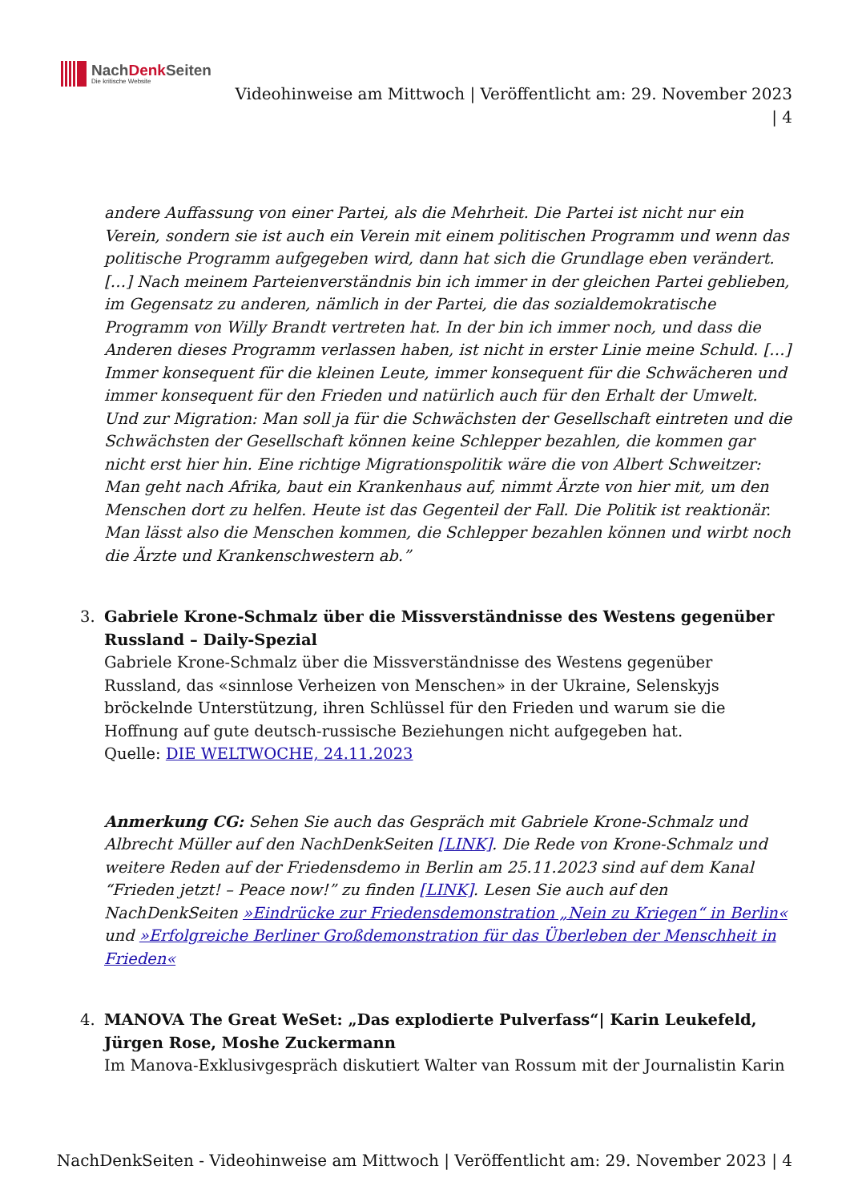NachDenk Seiten
Die kritische Website
Videohinweise am Mittwoch | Veröffentlicht am: 29. November 2023
| 4
andere Auffassung von einer Partei, als die Mehrheit. Die Partei ist nicht nur ein Verein, sondern sie ist auch ein Verein mit einem politischen Programm und wenn das politische Programm aufgegeben wird, dann hat sich die Grundlage eben verändert. […] Nach meinem Parteienverständnis bin ich immer in der gleichen Partei geblieben, im Gegensatz zu anderen, nämlich in der Partei, die das sozialdemokratische Programm von Willy Brandt vertreten hat. In der bin ich immer noch, und dass die Anderen dieses Programm verlassen haben, ist nicht in erster Linie meine Schuld. […] Immer konsequent für die kleinen Leute, immer konsequent für die Schwächeren und immer konsequent für den Frieden und natürlich auch für den Erhalt der Umwelt. Und zur Migration: Man soll ja für die Schwächsten der Gesellschaft eintreten und die Schwächsten der Gesellschaft können keine Schlepper bezahlen, die kommen gar nicht erst hier hin. Eine richtige Migrationspolitik wäre die von Albert Schweitzer: Man geht nach Afrika, baut ein Krankenhaus auf, nimmt Ärzte von hier mit, um den Menschen dort zu helfen. Heute ist das Gegenteil der Fall. Die Politik ist reaktionär. Man lässt also die Menschen kommen, die Schlepper bezahlen können und wirbt noch die Ärzte und Krankenschwestern ab.”
3. Gabriele Krone-Schmalz über die Missverständnisse des Westens gegenüber Russland – Daily-Spezial
Gabriele Krone-Schmalz über die Missverständnisse des Westens gegenüber Russland, das «sinnlose Verheizen von Menschen» in der Ukraine, Selenskyjs bröckelnde Unterstützung, ihren Schlüssel für den Frieden und warum sie die Hoffnung auf gute deutsch-russische Beziehungen nicht aufgegeben hat.
Quelle: DIE WELTWOCHE, 24.11.2023
Anmerkung CG: Sehen Sie auch das Gespräch mit Gabriele Krone-Schmalz und Albrecht Müller auf den NachDenkSeiten [LINK]. Die Rede von Krone-Schmalz und weitere Reden auf der Friedensdemo in Berlin am 25.11.2023 sind auf dem Kanal “Frieden jetzt! – Peace now!” zu finden [LINK]. Lesen Sie auch auf den NachDenkSeiten »Eindrücke zur Friedensdemonstration „Nein zu Kriegen“ in Berlin« und »Erfolgreiche Berliner Großdemonstration für das Überleben der Menschheit in Frieden«
4. MANOVA The Great WeSet: „Das explodierte Pulverfass“| Karin Leukefeld, Jürgen Rose, Moshe Zuckermann
Im Manova-Exklusivgespräch diskutiert Walter van Rossum mit der Journalistin Karin
NachDenkSeiten - Videohinweise am Mittwoch | Veröffentlicht am: 29. November 2023 | 4